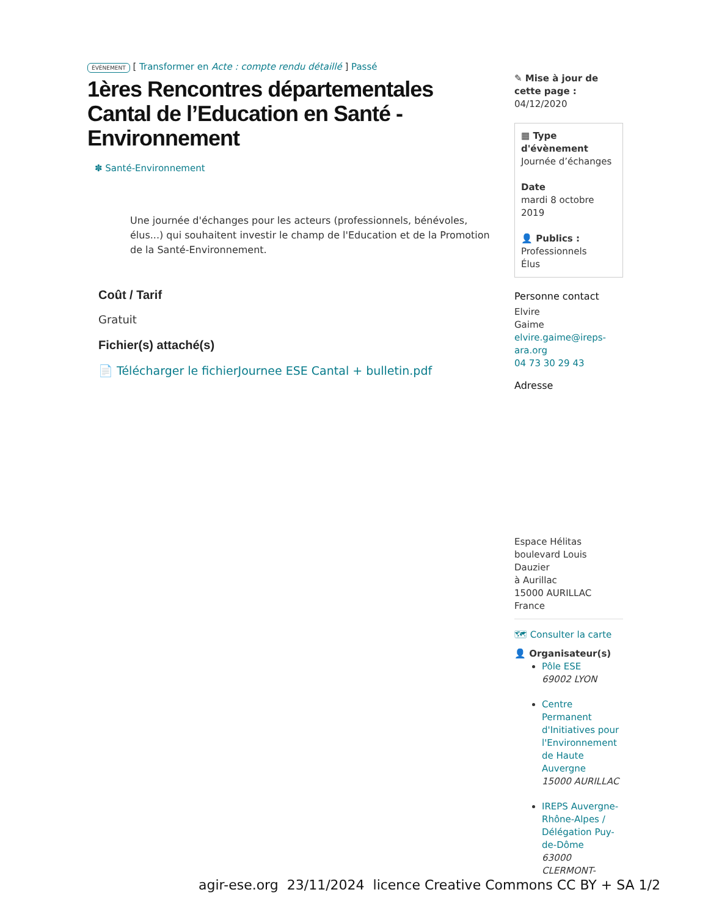ÉVÈNEMENT [ Transformer en Acte : compte rendu détaillé ] Passé
1ères Rencontres départementales Cantal de l’Education en Santé - Environnement
✽ Santé-Environnement
Une journée d'échanges pour les acteurs (professionnels, bénévoles, élus...) qui souhaitent investir le champ de l'Education et de la Promotion de la Santé-Environnement.
Coût / Tarif
Gratuit
Fichier(s) attaché(s)
📄 Télécharger le fichierJournee ESE Cantal + bulletin.pdf
✎ Mise à jour de cette page :
04/12/2020
▦ Type d'évènement
Journée d’échanges
Date
mardi 8 octobre 2019
👤 Publics :
Professionnels
Élus
Personne contact
Elvire
Gaime
elvire.gaime@ireps-ara.org
04 73 30 29 43
Adresse
Espace Hélitas
boulevard Louis Dauzier
à Aurillac
15000 AURILLAC
France
🗺 Consulter la carte
👤 Organisateur(s)
Pôle ESE
69002 LYON
Centre Permanent d'Initiatives pour l'Environnement de Haute Auvergne
15000 AURILLAC
IREPS Auvergne-Rhône-Alpes / Délégation Puy-de-Dôme
63000 CLERMONT-
agir-ese.org 23/11/2024 licence Creative Commons CC BY + SA 1/2